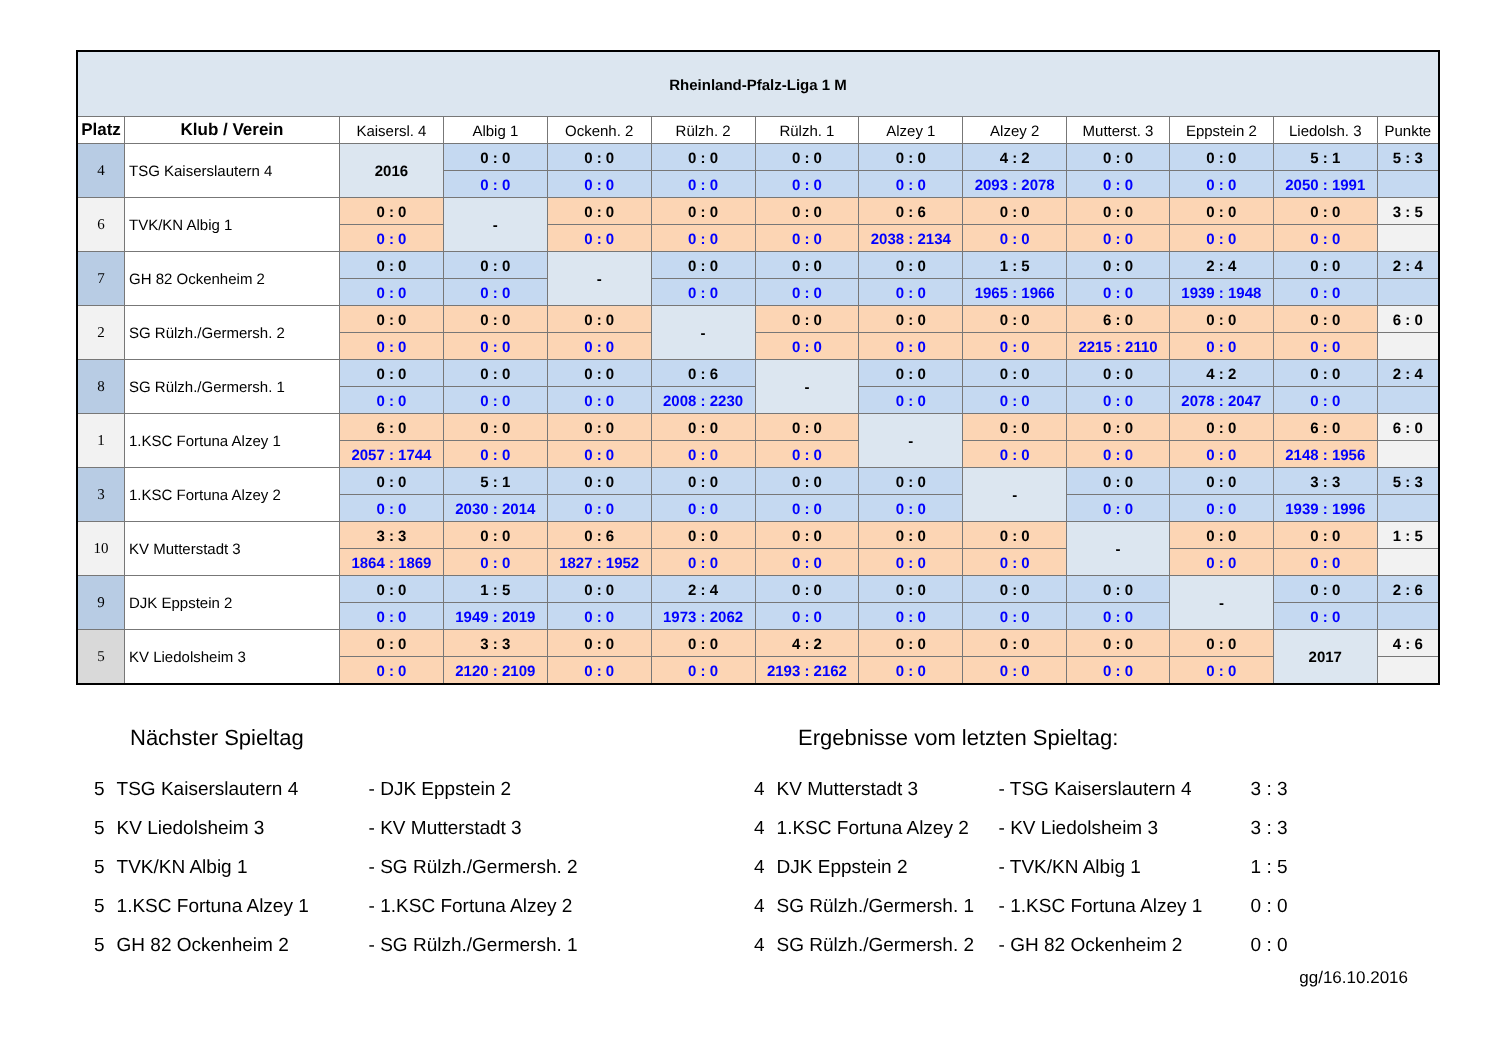| Rheinland-Pfalz-Liga 1 M | | | | | | | | | | | | |
| Platz | Klub / Verein | Kaisersl. 4 | Albig 1 | Ockenh. 2 | Rülzh. 2 | Rülzh. 1 | Alzey 1 | Alzey 2 | Mutterst. 3 | Eppstein 2 | Liedolsh. 3 | Punkte |
| 4 | TSG Kaiserslautern 4 | 2016 | 0 : 0 | 0 : 0 | 0 : 0 | 0 : 0 | 0 : 0 | 4 : 2 | 0 : 0 | 0 : 0 | 5 : 1 | 5 : 3 |
| | | | 0 : 0 | 0 : 0 | 0 : 0 | 0 : 0 | 0 : 0 | 2093 : 2078 | 0 : 0 | 0 : 0 | 2050 : 1991 | |
| 6 | TVK/KN Albig 1 | 0 : 0 | - | 0 : 0 | 0 : 0 | 0 : 0 | 0 : 6 | 0 : 0 | 0 : 0 | 0 : 0 | 0 : 0 | 3 : 5 |
| | | 0 : 0 | | 0 : 0 | 0 : 0 | 0 : 0 | 2038 : 2134 | 0 : 0 | 0 : 0 | 0 : 0 | 0 : 0 | |
| 7 | GH 82 Ockenheim 2 | 0 : 0 | 0 : 0 | - | 0 : 0 | 0 : 0 | 0 : 0 | 1 : 5 | 0 : 0 | 2 : 4 | 0 : 0 | 2 : 4 |
| | | 0 : 0 | 0 : 0 | | 0 : 0 | 0 : 0 | 0 : 0 | 1965 : 1966 | 0 : 0 | 1939 : 1948 | 0 : 0 | |
| 2 | SG Rülzh./Germersh. 2 | 0 : 0 | 0 : 0 | 0 : 0 | - | 0 : 0 | 0 : 0 | 0 : 0 | 6 : 0 | 0 : 0 | 0 : 0 | 6 : 0 |
| | | 0 : 0 | 0 : 0 | 0 : 0 | | 0 : 0 | 0 : 0 | 0 : 0 | 2215 : 2110 | 0 : 0 | 0 : 0 | |
| 8 | SG Rülzh./Germersh. 1 | 0 : 0 | 0 : 0 | 0 : 0 | 0 : 6 | - | 0 : 0 | 0 : 0 | 0 : 0 | 4 : 2 | 0 : 0 | 2 : 4 |
| | | 0 : 0 | 0 : 0 | 0 : 0 | 2008 : 2230 | | 0 : 0 | 0 : 0 | 0 : 0 | 2078 : 2047 | 0 : 0 | |
| 1 | 1.KSC Fortuna Alzey 1 | 6 : 0 | 0 : 0 | 0 : 0 | 0 : 0 | 0 : 0 | - | 0 : 0 | 0 : 0 | 0 : 0 | 6 : 0 | 6 : 0 |
| | | 2057 : 1744 | 0 : 0 | 0 : 0 | 0 : 0 | 0 : 0 | | 0 : 0 | 0 : 0 | 0 : 0 | 2148 : 1956 | |
| 3 | 1.KSC Fortuna Alzey 2 | 0 : 0 | 5 : 1 | 0 : 0 | 0 : 0 | 0 : 0 | 0 : 0 | - | 0 : 0 | 0 : 0 | 3 : 3 | 5 : 3 |
| | | 0 : 0 | 2030 : 2014 | 0 : 0 | 0 : 0 | 0 : 0 | 0 : 0 | | 0 : 0 | 0 : 0 | 1939 : 1996 | |
| 10 | KV Mutterstadt 3 | 3 : 3 | 0 : 0 | 0 : 6 | 0 : 0 | 0 : 0 | 0 : 0 | 0 : 0 | - | 0 : 0 | 0 : 0 | 1 : 5 |
| | | 1864 : 1869 | 0 : 0 | 1827 : 1952 | 0 : 0 | 0 : 0 | 0 : 0 | 0 : 0 | | 0 : 0 | 0 : 0 | |
| 9 | DJK Eppstein 2 | 0 : 0 | 1 : 5 | 0 : 0 | 2 : 4 | 0 : 0 | 0 : 0 | 0 : 0 | 0 : 0 | - | 0 : 0 | 2 : 6 |
| | | 0 : 0 | 1949 : 2019 | 0 : 0 | 1973 : 2062 | 0 : 0 | 0 : 0 | 0 : 0 | 0 : 0 | | 0 : 0 | |
| 5 | KV Liedolsheim 3 | 0 : 0 | 3 : 3 | 0 : 0 | 0 : 0 | 4 : 2 | 0 : 0 | 0 : 0 | 0 : 0 | 0 : 0 | 2017 | 4 : 6 |
| | | 0 : 0 | 2120 : 2109 | 0 : 0 | 0 : 0 | 2193 : 2162 | 0 : 0 | 0 : 0 | 0 : 0 | 0 : 0 | | |
Nächster Spieltag
| 5 | TSG Kaiserslautern 4 | - DJK Eppstein 2 |
| 5 | KV Liedolsheim 3 | - KV Mutterstadt 3 |
| 5 | TVK/KN Albig 1 | - SG Rülzh./Germersh. 2 |
| 5 | 1.KSC Fortuna Alzey 1 | - 1.KSC Fortuna Alzey 2 |
| 5 | GH 82 Ockenheim 2 | - SG Rülzh./Germersh. 1 |
Ergebnisse vom letzten Spieltag:
| 4 | KV Mutterstadt 3 | - TSG Kaiserslautern 4 | 3 : 3 |
| 4 | 1.KSC Fortuna Alzey 2 | - KV Liedolsheim 3 | 3 : 3 |
| 4 | DJK Eppstein 2 | - TVK/KN Albig 1 | 1 : 5 |
| 4 | SG Rülzh./Germersh. 1 | - 1.KSC Fortuna Alzey 1 | 0 : 0 |
| 4 | SG Rülzh./Germersh. 2 | - GH 82 Ockenheim 2 | 0 : 0 |
gg/16.10.2016